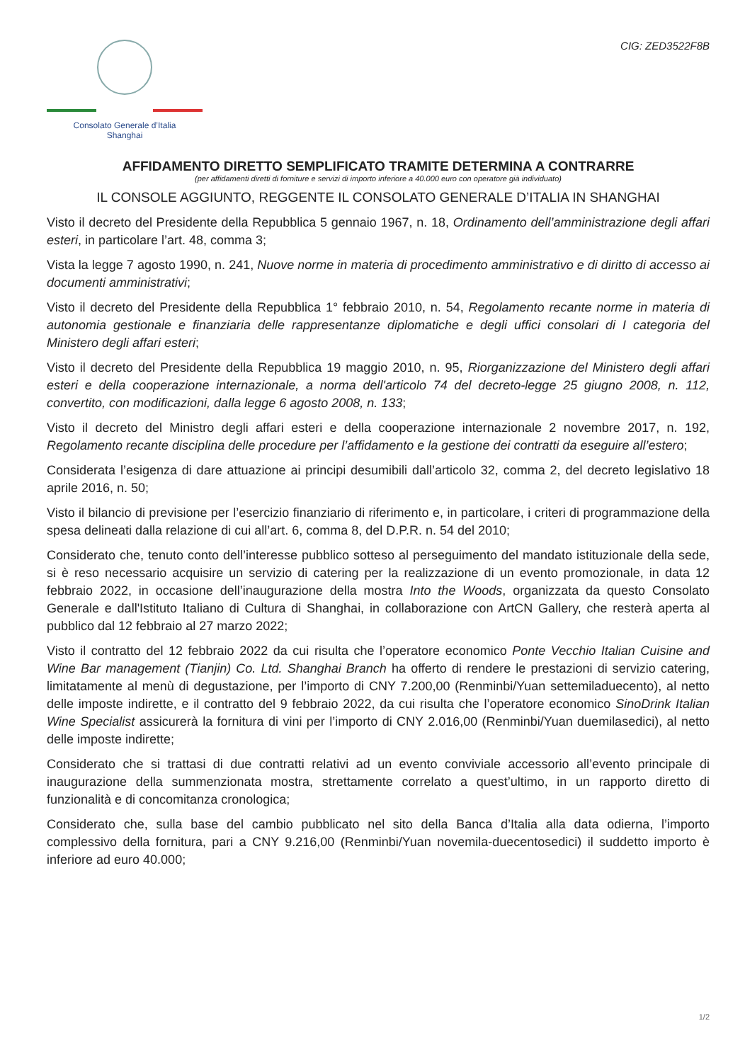Consolato Generale d’Italia
Shanghai
CIG: ZED3522F8B
AFFIDAMENTO DIRETTO SEMPLIFICATO TRAMITE DETERMINA A CONTRARRE
(per affidamenti diretti di forniture e servizi di importo inferiore a 40.000 euro con operatore già individuato)
IL CONSOLE AGGIUNTO, REGGENTE IL CONSOLATO GENERALE D’ITALIA IN SHANGHAI
Visto il decreto del Presidente della Repubblica 5 gennaio 1967, n. 18, Ordinamento dell’amministrazione degli affari esteri, in particolare l’art. 48, comma 3;
Vista la legge 7 agosto 1990, n. 241, Nuove norme in materia di procedimento amministrativo e di diritto di accesso ai documenti amministrativi;
Visto il decreto del Presidente della Repubblica 1° febbraio 2010, n. 54, Regolamento recante norme in materia di autonomia gestionale e finanziaria delle rappresentanze diplomatiche e degli uffici consolari di I categoria del Ministero degli affari esteri;
Visto il decreto del Presidente della Repubblica 19 maggio 2010, n. 95, Riorganizzazione del Ministero degli affari esteri e della cooperazione internazionale, a norma dell'articolo 74 del decreto-legge 25 giugno 2008, n. 112, convertito, con modificazioni, dalla legge 6 agosto 2008, n. 133;
Visto il decreto del Ministro degli affari esteri e della cooperazione internazionale 2 novembre 2017, n. 192, Regolamento recante disciplina delle procedure per l’affidamento e la gestione dei contratti da eseguire all’estero;
Considerata l’esigenza di dare attuazione ai principi desumibili dall’articolo 32, comma 2, del decreto legislativo 18 aprile 2016, n. 50;
Visto il bilancio di previsione per l’esercizio finanziario di riferimento e, in particolare, i criteri di programmazione della spesa delineati dalla relazione di cui all’art. 6, comma 8, del D.P.R. n. 54 del 2010;
Considerato che, tenuto conto dell’interesse pubblico sotteso al perseguimento del mandato istituzionale della sede, si è reso necessario acquisire un servizio di catering per la realizzazione di un evento promozionale, in data 12 febbraio 2022, in occasione dell’inaugurazione della mostra Into the Woods, organizzata da questo Consolato Generale e dall'Istituto Italiano di Cultura di Shanghai, in collaborazione con ArtCN Gallery, che resterà aperta al pubblico dal 12 febbraio al 27 marzo 2022;
Visto il contratto del 12 febbraio 2022 da cui risulta che l’operatore economico Ponte Vecchio Italian Cuisine and Wine Bar management (Tianjin) Co. Ltd. Shanghai Branch ha offerto di rendere le prestazioni di servizio catering, limitatamente al menù di degustazione, per l’importo di CNY 7.200,00 (Renminbi/Yuan settemiladuecento), al netto delle imposte indirette, e il contratto del 9 febbraio 2022, da cui risulta che l’operatore economico SinoDrink Italian Wine Specialist assicurerà la fornitura di vini per l’importo di CNY 2.016,00 (Renminbi/Yuan duemilasedici), al netto delle imposte indirette;
Considerato che si trattasi di due contratti relativi ad un evento conviviale accessorio all’evento principale di inaugurazione della summenzionata mostra, strettamente correlato a quest’ultimo, in un rapporto diretto di funzionalità e di concomitanza cronologica;
Considerato che, sulla base del cambio pubblicato nel sito della Banca d’Italia alla data odierna, l’importo complessivo della fornitura, pari a CNY 9.216,00 (Renminbi/Yuan novemila-duecentosedici) il suddetto importo è inferiore ad euro 40.000;
1/2